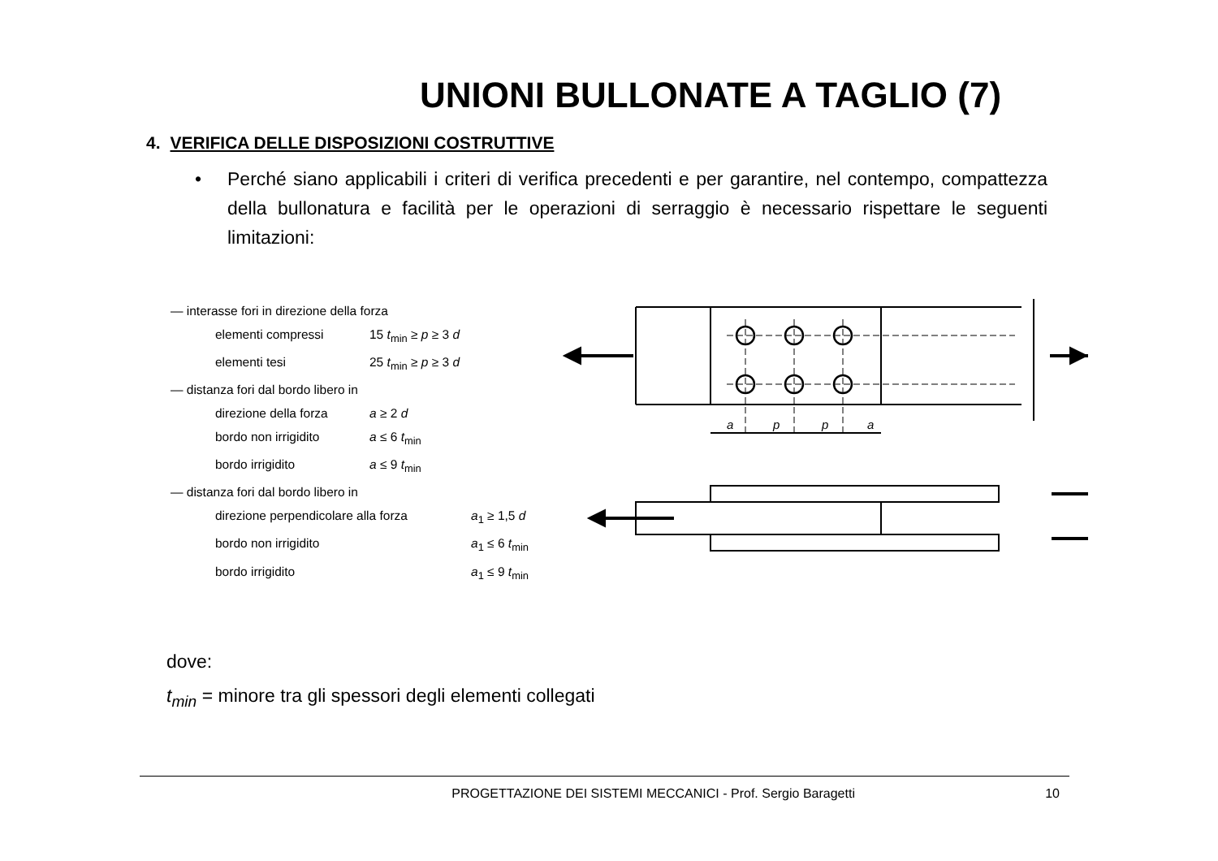UNIONI BULLONATE A TAGLIO (7)
4. VERIFICA DELLE DISPOSIZIONI COSTRUTTIVE
• Perché siano applicabili i criteri di verifica precedenti e per garantire, nel contempo, compattezza della bullonatura e facilità per le operazioni di serraggio è necessario rispettare le seguenti limitazioni:
— interasse fori in direzione della forza
elementi compressi 15 t<sub>min</sub> ≥ p ≥ 3 d
elementi tesi 25 t<sub>min</sub> ≥ p ≥ 3 d
— distanza fori dal bordo libero in
direzione della forza a ≥ 2 d
bordo non irrigidito a ≤ 6 t<sub>min</sub>
bordo irrigidito a ≤ 9 t<sub>min</sub>
— distanza fori dal bordo libero in
direzione perpendicolare alla forza a<sub>1</sub> ≥ 1,5 d
bordo non irrigidito a<sub>1</sub> ≤ 6 t<sub>min</sub>
bordo irrigidito a<sub>1</sub> ≤ 9 t<sub>min</sub>
a
p
p
a
dove:
t<sub>min</sub> = minore tra gli spessori degli elementi collegati
PROGETTAZIONE DEI SISTEMI MECCANICI - Prof. Sergio Baragetti 10